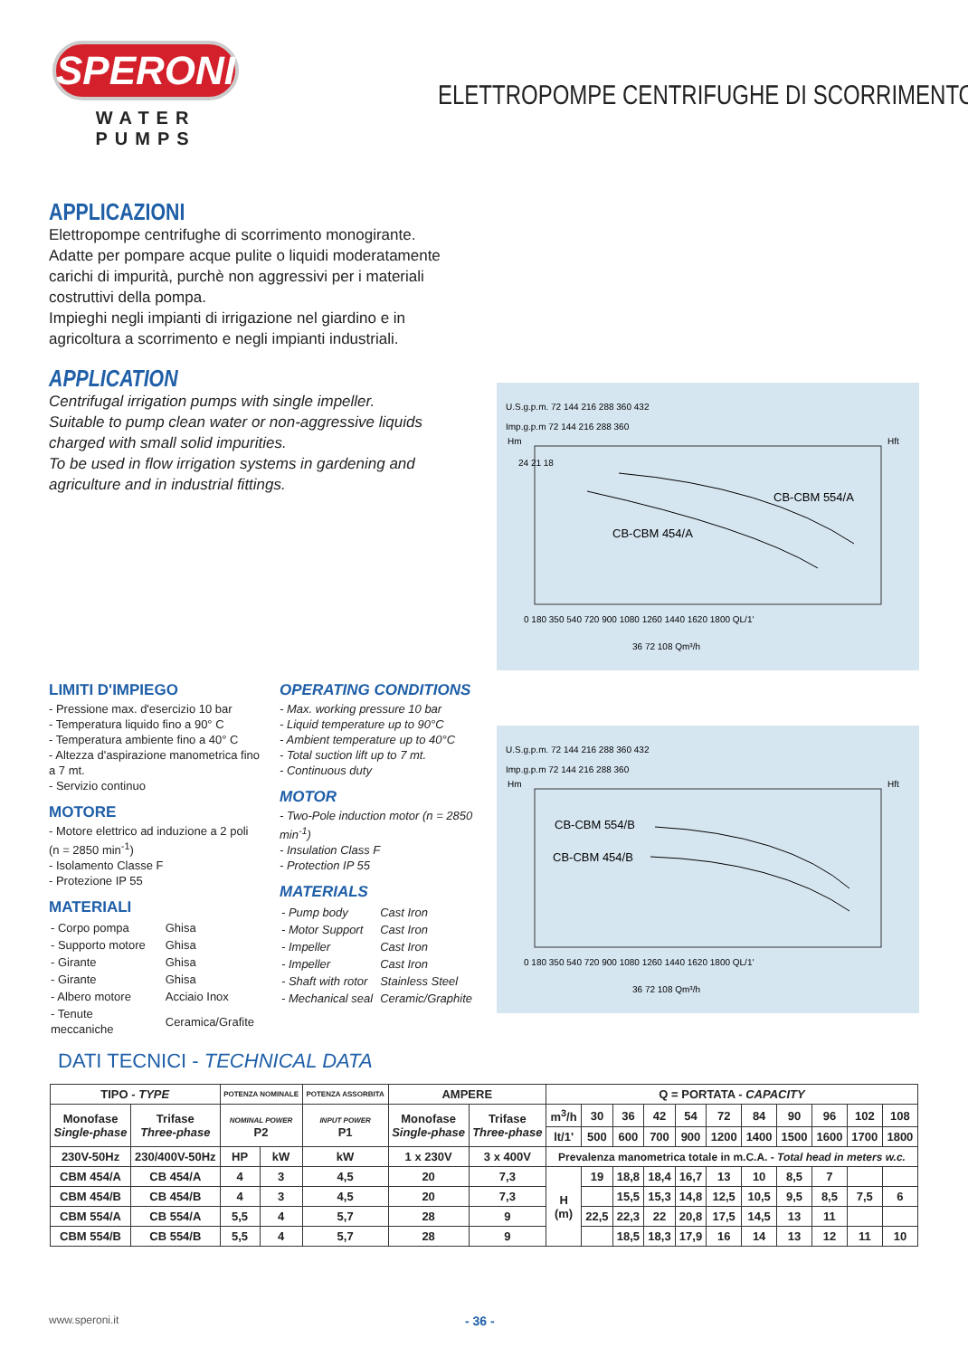SPERONI
WATER PUMPS
ELETTROPOMPE CENTRIFUGHE DI SCORRIMENTO
APPLICAZIONI
Elettropompe centrifughe di scorrimento monogirante.
Adatte per pompare acque pulite o liquidi moderatamente carichi di impurità, purchè non aggressivi per i materiali costruttivi della pompa.
Impieghi negli impianti di irrigazione nel giardino e in agricoltura a scorrimento e negli impianti industriali.
APPLICATION
Centrifugal irrigation pumps with single impeller.
Suitable to pump clean water or non-aggressive liquids charged with small solid impurities.
To be used in flow irrigation systems in gardening and agriculture and in industrial fittings.
U.S.g.p.m. 72 144 216 288 360 432
Imp.g.p.m 72 144 216 288 360
Hm
Hft
24 21 18
CB-CBM 554/A
CB-CBM 454/A
0 180 350 540 720 900 1080 1260 1440 1620 1800 QL/1'
36 72 108 Qm³/h
U.S.g.p.m. 72 144 216 288 360 432
Imp.g.p.m 72 144 216 288 360
Hm
Hft
CB-CBM 554/B
CB-CBM 454/B
0 180 350 540 720 900 1080 1260 1440 1620 1800 QL/1'
36 72 108 Qm³/h
LIMITI D'IMPIEGO
- Pressione max. d'esercizio 10 bar
- Temperatura liquido fino a 90° C
- Temperatura ambiente fino a 40° C
- Altezza d'aspirazione manometrica fino a 7 mt.
- Servizio continuo
MOTORE
- Motore elettrico ad induzione a 2 poli (n = 2850 min<sup>-1</sup>)
- Isolamento Classe F
- Protezione IP 55
MATERIALI
| - Corpo pompa | Ghisa |
| - Supporto motore | Ghisa |
| - Girante | Ghisa |
| - Girante | Ghisa |
| - Albero motore | Acciaio Inox |
| - Tenute meccaniche | Ceramica/Grafite |
OPERATING CONDITIONS
- Max. working pressure 10 bar
- Liquid temperature up to 90°C
- Ambient temperature up to 40°C
- Total suction lift up to 7 mt.
- Continuous duty
MOTOR
- Two-Pole induction motor (n = 2850 min<sup>-1</sup>)
- Insulation Class F
- Protection IP 55
MATERIALS
| - Pump body | Cast Iron |
| - Motor Support | Cast Iron |
| - Impeller | Cast Iron |
| - Impeller | Cast Iron |
| - Shaft with rotor | Stainless Steel |
| - Mechanical seal | Ceramic/Graphite |
DATI TECNICI - TECHNICAL DATA
| TIPO - TYPE | | POTENZA NOMINALE | | POTENZA ASSORBITA | AMPERE | | Q = PORTATA - CAPACITY | | | | | | | | | | |
| --- | --- | --- | --- | --- | --- | --- | --- | --- | --- | --- | --- | --- | --- | --- | --- | --- | --- |
| Monofase Single-phase | Trifase Three-phase | NOMINAL POWER P2 | | INPUT POWER P1 | Monofase Single-phase | Trifase Three-phase | m<sup>3</sup>/h | 30 | 36 | 42 | 54 | 72 | 84 | 90 | 96 | 102 | 108 |
| | | | | | | | lt/1' | 500 | 600 | 700 | 900 | 1200 | 1400 | 1500 | 1600 | 1700 | 1800 |
| 230V-50Hz | 230/400V-50Hz | HP | kW | kW | 1 x 230V | 3 x 400V | Prevalenza manometrica totale in m.C.A. - Total head in meters w.c. | | | | | | | | | | |
| CBM 454/A | CB 454/A | 4 | 3 | 4,5 | 20 | 7,3 | H (m) | 19 | 18,8 | 18,4 | 16,7 | 13 | 10 | 8,5 | 7 | | |
| CBM 454/B | CB 454/B | 4 | 3 | 4,5 | 20 | 7,3 | | | 15,5 | 15,3 | 14,8 | 12,5 | 10,5 | 9,5 | 8,5 | 7,5 | 6 |
| CBM 554/A | CB 554/A | 5,5 | 4 | 5,7 | 28 | 9 | | 22,5 | 22,3 | 22 | 20,8 | 17,5 | 14,5 | 13 | 11 | | |
| CBM 554/B | CB 554/B | 5,5 | 4 | 5,7 | 28 | 9 | | | 18,5 | 18,3 | 17,9 | 16 | 14 | 13 | 12 | 11 | 10 |
www.speroni.it - 36 -